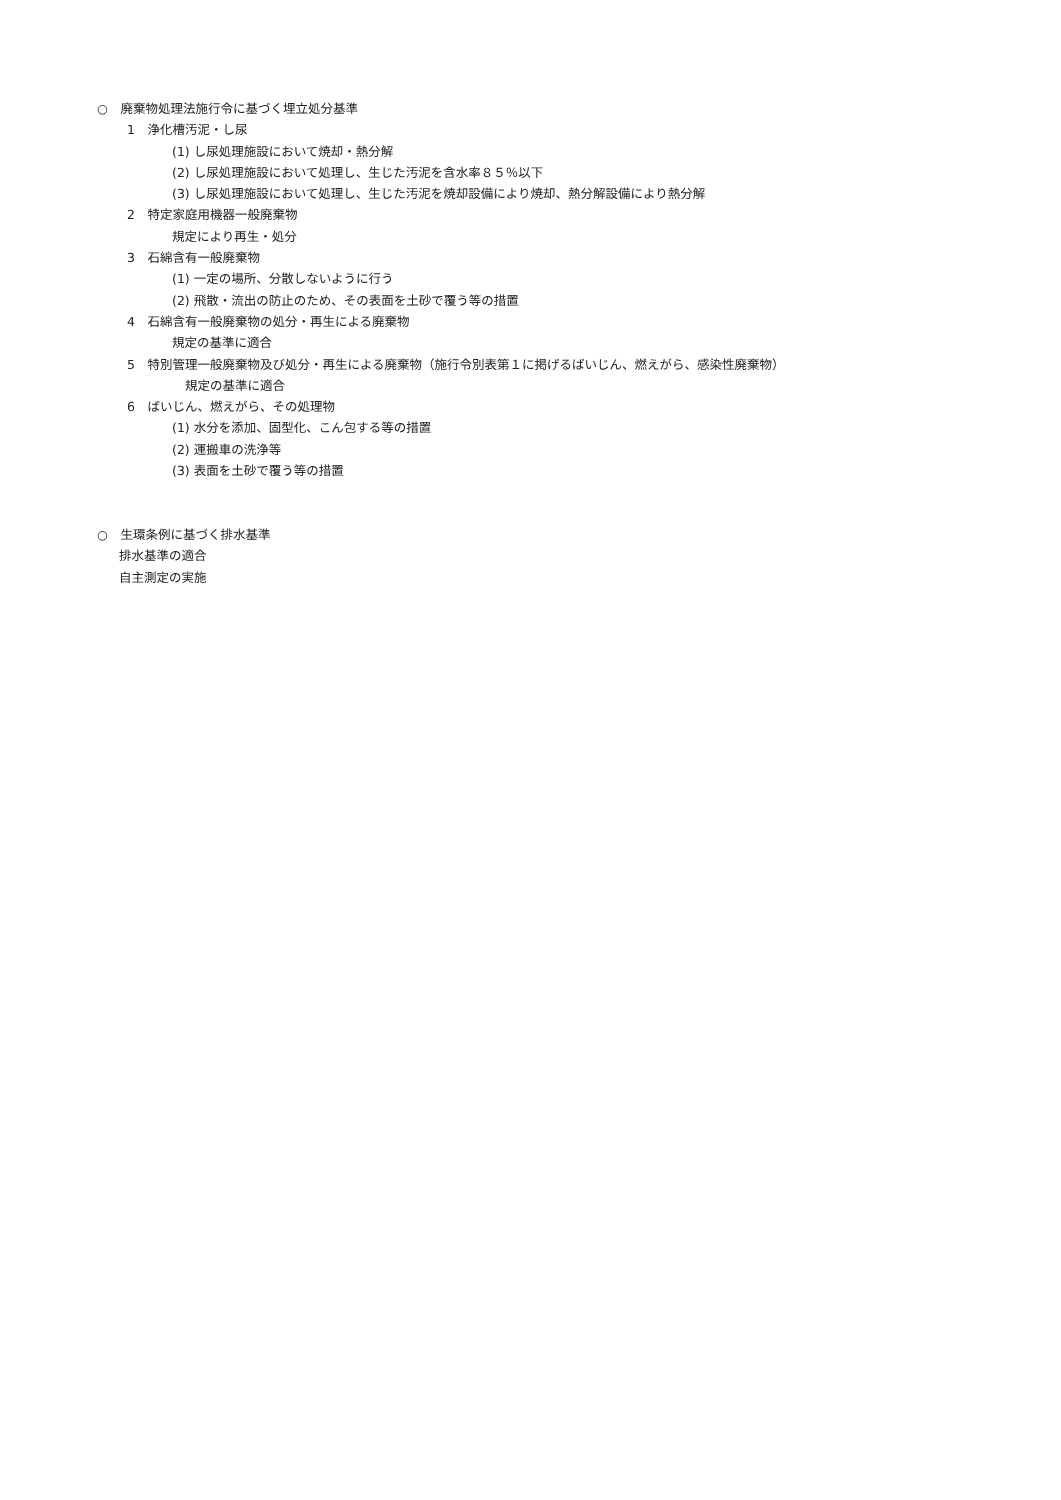○　廃棄物処理法施行令に基づく埋立処分基準
1　浄化槽汚泥・し尿
(1) し尿処理施設において焼却・熱分解
(2) し尿処理施設において処理し、生じた汚泥を含水率８５％以下
(3) し尿処理施設において処理し、生じた汚泥を焼却設備により焼却、熱分解設備により熱分解
2　特定家庭用機器一般廃棄物
規定により再生・処分
3　石綿含有一般廃棄物
(1) 一定の場所、分散しないように行う
(2) 飛散・流出の防止のため、その表面を土砂で覆う等の措置
4　石綿含有一般廃棄物の処分・再生による廃棄物
規定の基準に適合
5　特別管理一般廃棄物及び処分・再生による廃棄物（施行令別表第１に掲げるばいじん、燃えがら、感染性廃棄物）
規定の基準に適合
6　ばいじん、燃えがら、その処理物
(1) 水分を添加、固型化、こん包する等の措置
(2) 運搬車の洗浄等
(3) 表面を土砂で覆う等の措置
○　生環条例に基づく排水基準
排水基準の適合
自主測定の実施